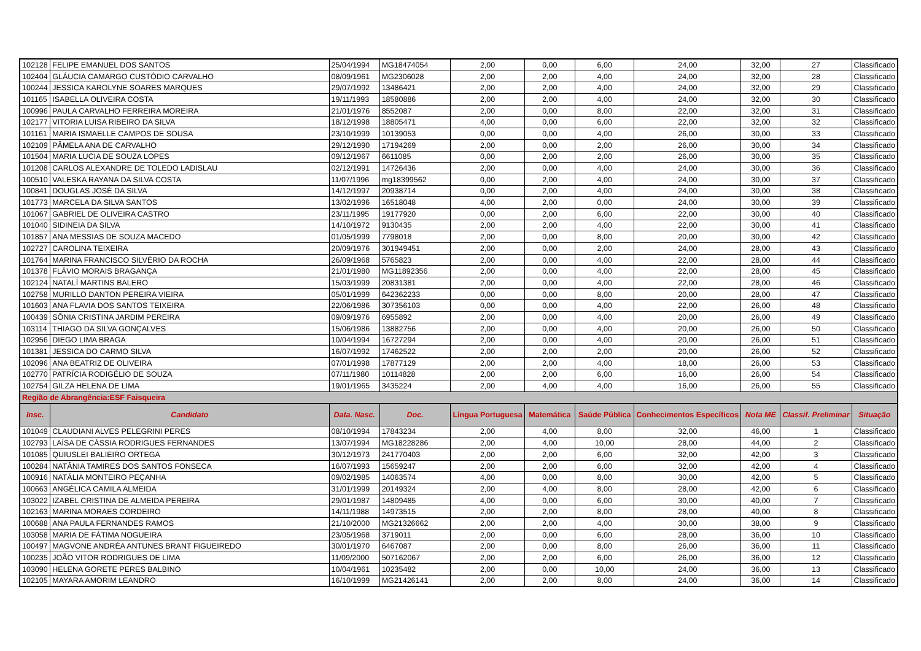| 102128 | FELIPE EMANUEL DOS SANTOS | 25/04/1994 | MG18474054 | 2,00 | 0,00 | 6,00 | 24,00 | 32,00 | 27 | Classificado |
| 102404 | GLÁUCIA CAMARGO CUSTÓDIO CARVALHO | 08/09/1961 | MG2306028 | 2,00 | 2,00 | 4,00 | 24,00 | 32,00 | 28 | Classificado |
| 100244 | JESSICA KAROLYNE SOARES MARQUES | 29/07/1992 | 13486421 | 2,00 | 2,00 | 4,00 | 24,00 | 32,00 | 29 | Classificado |
| 101165 | ISABELLA OLIVEIRA COSTA | 19/11/1993 | 18580886 | 2,00 | 2,00 | 4,00 | 24,00 | 32,00 | 30 | Classificado |
| 100996 | PAULA CARVALHO FERREIRA MOREIRA | 21/01/1976 | 8552087 | 2,00 | 0,00 | 8,00 | 22,00 | 32,00 | 31 | Classificado |
| 102177 | VITORIA LUISA RIBEIRO DA SILVA | 18/12/1998 | 18805471 | 4,00 | 0,00 | 6,00 | 22,00 | 32,00 | 32 | Classificado |
| 101161 | MARIA ISMAELLE CAMPOS DE SOUSA | 23/10/1999 | 10139053 | 0,00 | 0,00 | 4,00 | 26,00 | 30,00 | 33 | Classificado |
| 102109 | PÂMELA ANA DE CARVALHO | 29/12/1990 | 17194269 | 2,00 | 0,00 | 2,00 | 26,00 | 30,00 | 34 | Classificado |
| 101504 | MARIA LUCIA DE SOUZA LOPES | 09/12/1967 | 6611085 | 0,00 | 2,00 | 2,00 | 26,00 | 30,00 | 35 | Classificado |
| 101208 | CARLOS ALEXANDRE DE TOLEDO LADISLAU | 02/12/1991 | 14726436 | 2,00 | 0,00 | 4,00 | 24,00 | 30,00 | 36 | Classificado |
| 100510 | VALESKA RAYANA DA SILVA COSTA | 11/07/1996 | mg18399562 | 0,00 | 2,00 | 4,00 | 24,00 | 30,00 | 37 | Classificado |
| 100841 | DOUGLAS JOSÉ DA SILVA | 14/12/1997 | 20938714 | 0,00 | 2,00 | 4,00 | 24,00 | 30,00 | 38 | Classificado |
| 101773 | MARCELA DA SILVA SANTOS | 13/02/1996 | 16518048 | 4,00 | 2,00 | 0,00 | 24,00 | 30,00 | 39 | Classificado |
| 101067 | GABRIEL DE OLIVEIRA CASTRO | 23/11/1995 | 19177920 | 0,00 | 2,00 | 6,00 | 22,00 | 30,00 | 40 | Classificado |
| 101040 | SIDINEIA DA SILVA | 14/10/1972 | 9130435 | 2,00 | 2,00 | 4,00 | 22,00 | 30,00 | 41 | Classificado |
| 101857 | ANA MESSIAS DE SOUZA MACEDO | 01/05/1999 | 7798018 | 2,00 | 0,00 | 8,00 | 20,00 | 30,00 | 42 | Classificado |
| 102727 | CAROLINA TEIXEIRA | 20/09/1976 | 301949451 | 2,00 | 0,00 | 2,00 | 24,00 | 28,00 | 43 | Classificado |
| 101764 | MARINA FRANCISCO SILVÉRIO DA ROCHA | 26/09/1968 | 5765823 | 2,00 | 0,00 | 4,00 | 22,00 | 28,00 | 44 | Classificado |
| 101378 | FLÁVIO MORAIS BRAGANÇA | 21/01/1980 | MG11892356 | 2,00 | 0,00 | 4,00 | 22,00 | 28,00 | 45 | Classificado |
| 102124 | NATALÍ MARTINS BALERO | 15/03/1999 | 20831381 | 2,00 | 0,00 | 4,00 | 22,00 | 28,00 | 46 | Classificado |
| 102758 | MURILLO DANTON PEREIRA VIEIRA | 05/01/1999 | 642362233 | 0,00 | 0,00 | 8,00 | 20,00 | 28,00 | 47 | Classificado |
| 101603 | ANA FLAVIA DOS SANTOS TEIXEIRA | 22/06/1986 | 307356103 | 0,00 | 0,00 | 4,00 | 22,00 | 26,00 | 48 | Classificado |
| 100439 | SÔNIA CRISTINA JARDIM PEREIRA | 09/09/1976 | 6955892 | 2,00 | 0,00 | 4,00 | 20,00 | 26,00 | 49 | Classificado |
| 103114 | THIAGO DA SILVA GONÇALVES | 15/06/1986 | 13882756 | 2,00 | 0,00 | 4,00 | 20,00 | 26,00 | 50 | Classificado |
| 102956 | DIEGO LIMA BRAGA | 10/04/1994 | 16727294 | 2,00 | 0,00 | 4,00 | 20,00 | 26,00 | 51 | Classificado |
| 101381 | JESSICA DO CARMO SILVA | 16/07/1992 | 17462522 | 2,00 | 2,00 | 2,00 | 20,00 | 26,00 | 52 | Classificado |
| 102096 | ANA BEATRIZ DE OLIVEIRA | 07/01/1998 | 17877129 | 2,00 | 2,00 | 4,00 | 18,00 | 26,00 | 53 | Classificado |
| 102770 | PATRÍCIA RODIGÉLIO DE SOUZA | 07/11/1980 | 10114828 | 2,00 | 2,00 | 6,00 | 16,00 | 26,00 | 54 | Classificado |
| 102754 | GILZA HELENA DE LIMA | 19/01/1965 | 3435224 | 2,00 | 4,00 | 4,00 | 16,00 | 26,00 | 55 | Classificado |
| Região de Abrangência:ESF Faisqueira | | | | | | | | | | |
| Insc. | Candidato | Data. Nasc. | Doc. | Língua Portuguesa | Matemática | Saúde Pública | Conhecimentos Específicos | Nota ME | Classif. Preliminar | Situação |
| 101049 | CLAUDIANI ALVES PELEGRINI PERES | 08/10/1994 | 17843234 | 2,00 | 4,00 | 8,00 | 32,00 | 46,00 | 1 | Classificado |
| 102793 | LAÍSA DE CÁSSIA RODRIGUES FERNANDES | 13/07/1994 | MG18228286 | 2,00 | 4,00 | 10,00 | 28,00 | 44,00 | 2 | Classificado |
| 101085 | QUIUSLEI BALIEIRO ORTEGA | 30/12/1973 | 241770403 | 2,00 | 2,00 | 6,00 | 32,00 | 42,00 | 3 | Classificado |
| 100284 | NATÂNIA TAMIRES DOS SANTOS FONSECA | 16/07/1993 | 15659247 | 2,00 | 2,00 | 6,00 | 32,00 | 42,00 | 4 | Classificado |
| 100916 | NATÁLIA MONTEIRO PEÇANHA | 09/02/1985 | 14063574 | 4,00 | 0,00 | 8,00 | 30,00 | 42,00 | 5 | Classificado |
| 100663 | ANGÉLICA CAMILA ALMEIDA | 31/01/1999 | 20149324 | 2,00 | 4,00 | 8,00 | 28,00 | 42,00 | 6 | Classificado |
| 103022 | IZABEL CRISTINA DE ALMEIDA PEREIRA | 29/01/1987 | 14809485 | 4,00 | 0,00 | 6,00 | 30,00 | 40,00 | 7 | Classificado |
| 102163 | MARINA MORAES CORDEIRO | 14/11/1988 | 14973515 | 2,00 | 2,00 | 8,00 | 28,00 | 40,00 | 8 | Classificado |
| 100688 | ANA PAULA FERNANDES RAMOS | 21/10/2000 | MG21326662 | 2,00 | 2,00 | 4,00 | 30,00 | 38,00 | 9 | Classificado |
| 103058 | MARIA DE FÁTIMA NOGUEIRA | 23/05/1968 | 3719011 | 2,00 | 0,00 | 6,00 | 28,00 | 36,00 | 10 | Classificado |
| 100497 | MAGVONE ANDRÉA ANTUNES BRANT FIGUEIREDO | 30/01/1970 | 6467087 | 2,00 | 0,00 | 8,00 | 26,00 | 36,00 | 11 | Classificado |
| 100235 | JOÃO VITOR RODRIGUES DE LIMA | 11/09/2000 | 507162067 | 2,00 | 2,00 | 6,00 | 26,00 | 36,00 | 12 | Classificado |
| 103090 | HELENA GORETE PERES BALBINO | 10/04/1961 | 10235482 | 2,00 | 0,00 | 10,00 | 24,00 | 36,00 | 13 | Classificado |
| 102105 | MAYARA AMORIM LEANDRO | 16/10/1999 | MG21426141 | 2,00 | 2,00 | 8,00 | 24,00 | 36,00 | 14 | Classificado |